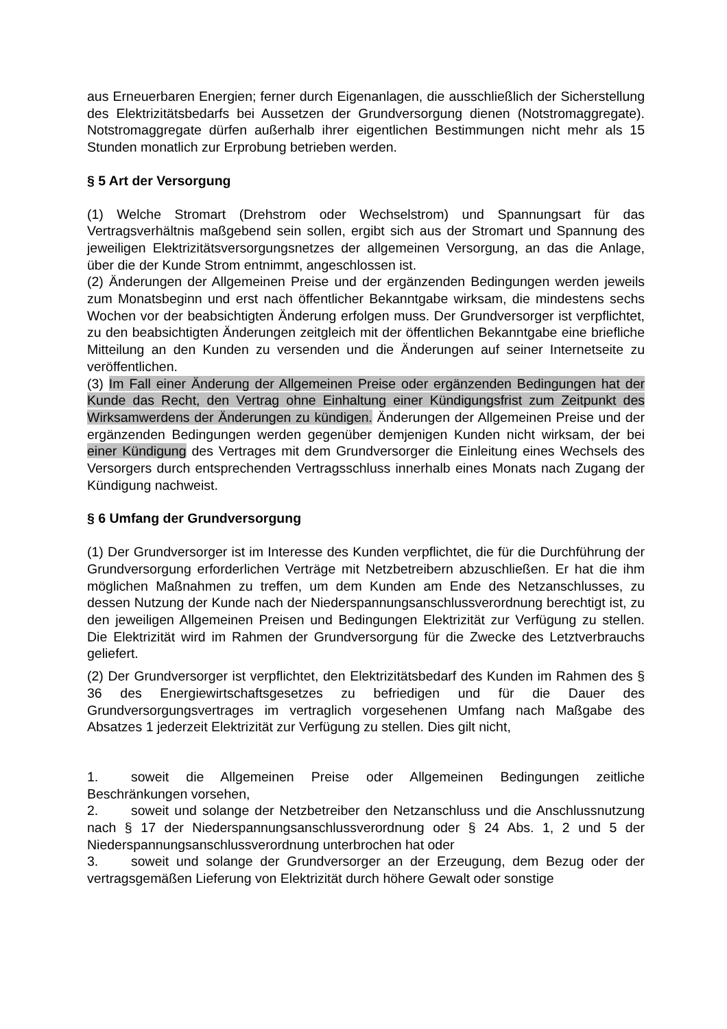aus Erneuerbaren Energien; ferner durch Eigenanlagen, die ausschließlich der Sicherstellung des Elektrizitätsbedarfs bei Aussetzen der Grundversorgung dienen (Notstromaggregate). Notstromaggregate dürfen außerhalb ihrer eigentlichen Bestimmungen nicht mehr als 15 Stunden monatlich zur Erprobung betrieben werden.
§ 5 Art der Versorgung
(1) Welche Stromart (Drehstrom oder Wechselstrom) und Spannungsart für das Vertragsverhältnis maßgebend sein sollen, ergibt sich aus der Stromart und Spannung des jeweiligen Elektrizitätsversorgungsnetzes der allgemeinen Versorgung, an das die Anlage, über die der Kunde Strom entnimmt, angeschlossen ist.
(2) Änderungen der Allgemeinen Preise und der ergänzenden Bedingungen werden jeweils zum Monatsbeginn und erst nach öffentlicher Bekanntgabe wirksam, die mindestens sechs Wochen vor der beabsichtigten Änderung erfolgen muss. Der Grundversorger ist verpflichtet, zu den beabsichtigten Änderungen zeitgleich mit der öffentlichen Bekanntgabe eine briefliche Mitteilung an den Kunden zu versenden und die Änderungen auf seiner Internetseite zu veröffentlichen.
(3) Im Fall einer Änderung der Allgemeinen Preise oder ergänzenden Bedingungen hat der Kunde das Recht, den Vertrag ohne Einhaltung einer Kündigungsfrist zum Zeitpunkt des Wirksamwerdens der Änderungen zu kündigen. Änderungen der Allgemeinen Preise und der ergänzenden Bedingungen werden gegenüber demjenigen Kunden nicht wirksam, der bei einer Kündigung des Vertrages mit dem Grundversorger die Einleitung eines Wechsels des Versorgers durch entsprechenden Vertragsschluss innerhalb eines Monats nach Zugang der Kündigung nachweist.
§ 6 Umfang der Grundversorgung
(1) Der Grundversorger ist im Interesse des Kunden verpflichtet, die für die Durchführung der Grundversorgung erforderlichen Verträge mit Netzbetreibern abzuschließen. Er hat die ihm möglichen Maßnahmen zu treffen, um dem Kunden am Ende des Netzanschlusses, zu dessen Nutzung der Kunde nach der Niederspannungsanschlussverordnung berechtigt ist, zu den jeweiligen Allgemeinen Preisen und Bedingungen Elektrizität zur Verfügung zu stellen. Die Elektrizität wird im Rahmen der Grundversorgung für die Zwecke des Letztverbrauchs geliefert.
(2) Der Grundversorger ist verpflichtet, den Elektrizitätsbedarf des Kunden im Rahmen des § 36 des Energiewirtschaftsgesetzes zu befriedigen und für die Dauer des Grundversorgungsvertrages im vertraglich vorgesehenen Umfang nach Maßgabe des Absatzes 1 jederzeit Elektrizität zur Verfügung zu stellen. Dies gilt nicht,
1. soweit die Allgemeinen Preise oder Allgemeinen Bedingungen zeitliche Beschränkungen vorsehen,
2. soweit und solange der Netzbetreiber den Netzanschluss und die Anschlussnutzung nach § 17 der Niederspannungsanschlussverordnung oder § 24 Abs. 1, 2 und 5 der Niederspannungsanschlussverordnung unterbrochen hat oder
3. soweit und solange der Grundversorger an der Erzeugung, dem Bezug oder der vertragsgemäßen Lieferung von Elektrizität durch höhere Gewalt oder sonstige